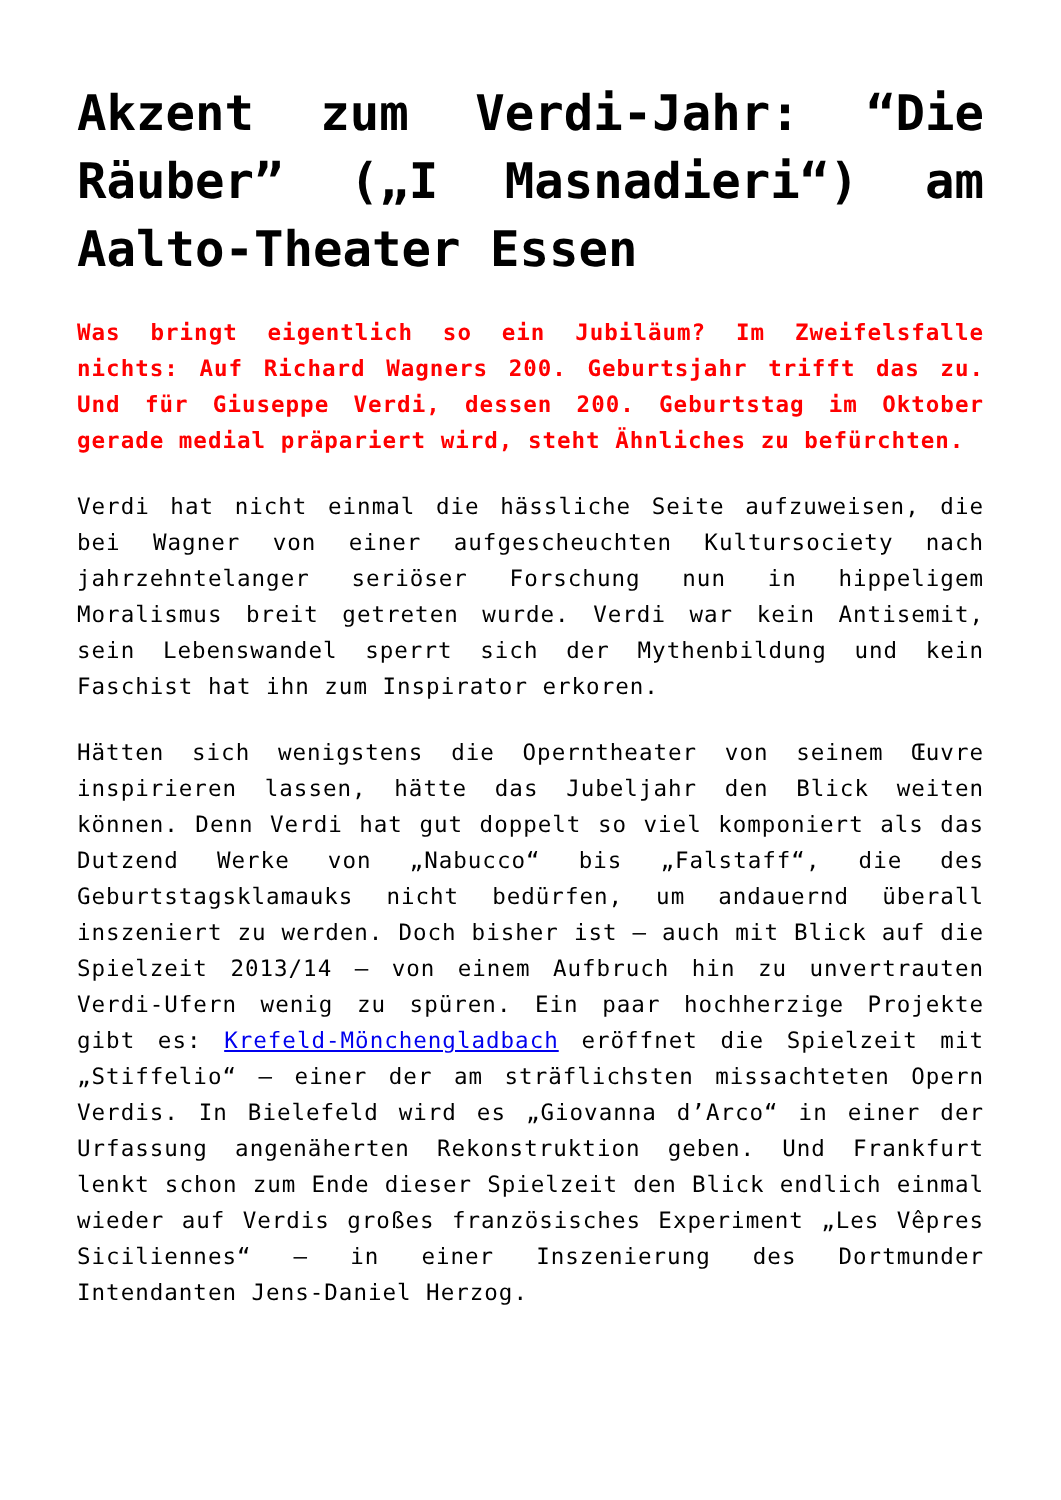Akzent zum Verdi-Jahr: “Die Räuber” („I Masnadieri“) am Aalto-Theater Essen
Was bringt eigentlich so ein Jubiläum? Im Zweifelsfalle nichts: Auf Richard Wagners 200. Geburtsjahr trifft das zu. Und für Giuseppe Verdi, dessen 200. Geburtstag im Oktober gerade medial präpariert wird, steht Ähnliches zu befürchten.
Verdi hat nicht einmal die hässliche Seite aufzuweisen, die bei Wagner von einer aufgescheuchten Kultursociety nach jahrzehntelanger seriöser Forschung nun in hippeligem Moralismus breit getreten wurde. Verdi war kein Antisemit, sein Lebenswandel sperrt sich der Mythenbildung und kein Faschist hat ihn zum Inspirator erkoren.
Hätten sich wenigstens die Opern­theater von seinem Œuvre inspirieren lassen, hätte das Jubeljahr den Blick weiten können. Denn Verdi hat gut doppelt so viel komponiert als das Dutzend Werke von „Nabucco“ bis „Falstaff“, die des Geburtstagsklamauks nicht bedürfen, um andauernd überall inszeniert zu werden. Doch bisher ist – auch mit Blick auf die Spielzeit 2013/14 – von einem Aufbruch hin zu unvertrauten Verdi-Ufern wenig zu spüren. Ein paar hochherzige Projekte gibt es: Krefeld-Mönchengladbach eröffnet die Spielzeit mit „Stiffelio“ – einer der am sträflichsten missachteten Opern Verdis. In Bielefeld wird es „Giovanna d’Arco“ in einer der Urfassung angenäherten Rekonstruktion geben. Und Frankfurt lenkt schon zum Ende dieser Spielzeit den Blick endlich einmal wieder auf Verdis großes französisches Experiment „Les Vêpres Siciliennes“ – in einer Inszenierung des Dortmunder Intendanten Jens-Daniel Herzog.